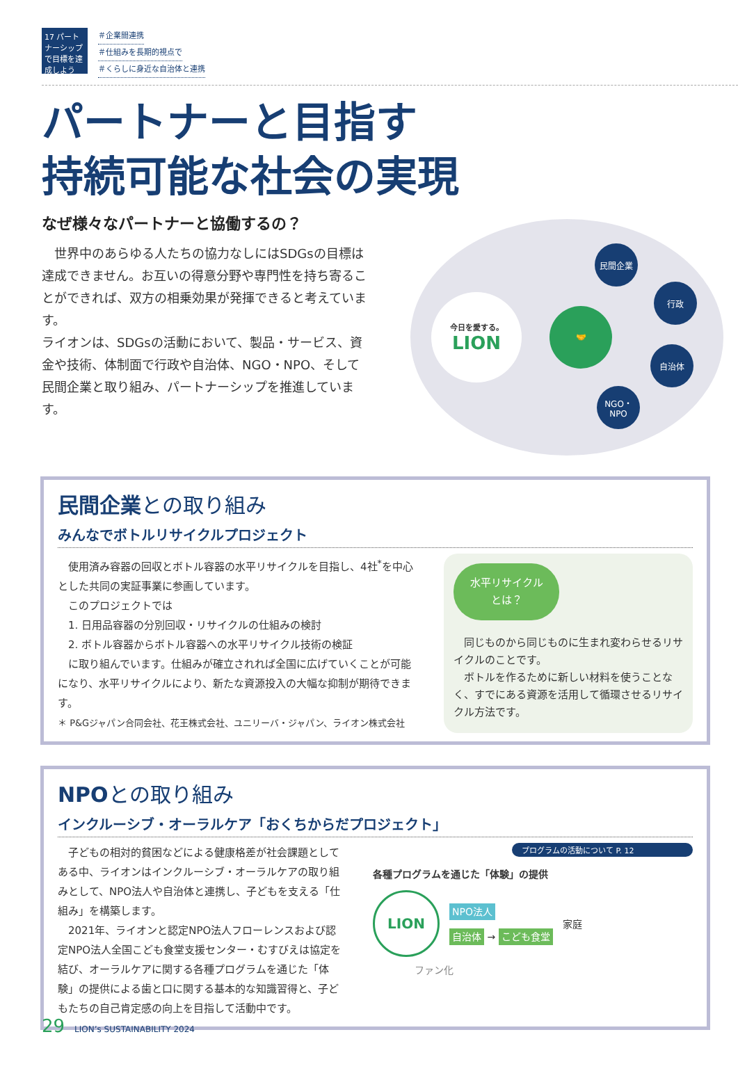17 パートナーシップで目標を達成しよう
＃企業間連携
＃仕組みを長期的視点で
＃くらしに身近な自治体と連携
パートナーと目指す
持続可能な社会の実現
なぜ様々なパートナーと協働するの？
世界中のあらゆる人たちの協力なしにはSDGsの目標は達成できません。お互いの得意分野や専門性を持ち寄ることができれば、双方の相乗効果が発揮できると考えています。
ライオンは、SDGsの活動において、製品・サービス、資金や技術、体制面で行政や自治体、NGO・NPO、そして民間企業と取り組み、パートナーシップを推進しています。
今日を愛する。
LION
🤝
民間企業
行政
自治体
NGO・
NPO
民間企業との取り組み
みんなでボトルリサイクルプロジェクト
　使用済み容器の回収とボトル容器の水平リサイクルを目指し、4社<sup>*</sup>を中心とした共同の実証事業に参画しています。
　このプロジェクトでは
　1. 日用品容器の分別回収・リサイクルの仕組みの検討
　2. ボトル容器からボトル容器への水平リサイクル技術の検証
　に取り組んでいます。仕組みが確立されれば全国に広げていくことが可能になり、水平リサイクルにより、新たな資源投入の大幅な抑制が期待できます。
＊ P&Gジャパン合同会社、花王株式会社、ユニリーバ・ジャパン、ライオン株式会社
水平リサイクル とは？
　同じものから同じものに生まれ変わらせるリサイクルのことです。
　ボトルを作るために新しい材料を使うことなく、すでにある資源を活用して循環させるリサイクル方法です。
NPOとの取り組み
インクルーシブ・オーラルケア「おくちからだプロジェクト」
　子どもの相対的貧困などによる健康格差が社会課題としてある中、ライオンはインクルーシブ・オーラルケアの取り組みとして、NPO法人や自治体と連携し、子どもを支える「仕組み」を構築します。
　2021年、ライオンと認定NPO法人フローレンスおよび認定NPO法人全国こども食堂支援センター・むすびえは協定を結び、オーラルケアに関する各種プログラムを通じた「体験」の提供による歯と口に関する基本的な知識習得と、子どもたちの自己肯定感の向上を目指して活動中です。
プログラムの活動について P. 12
各種プログラムを通じた「体験」の提供
LION
NPO法人
自治体 → こども食堂
家庭
ファン化
29 LION’s SUSTAINABILITY 2024